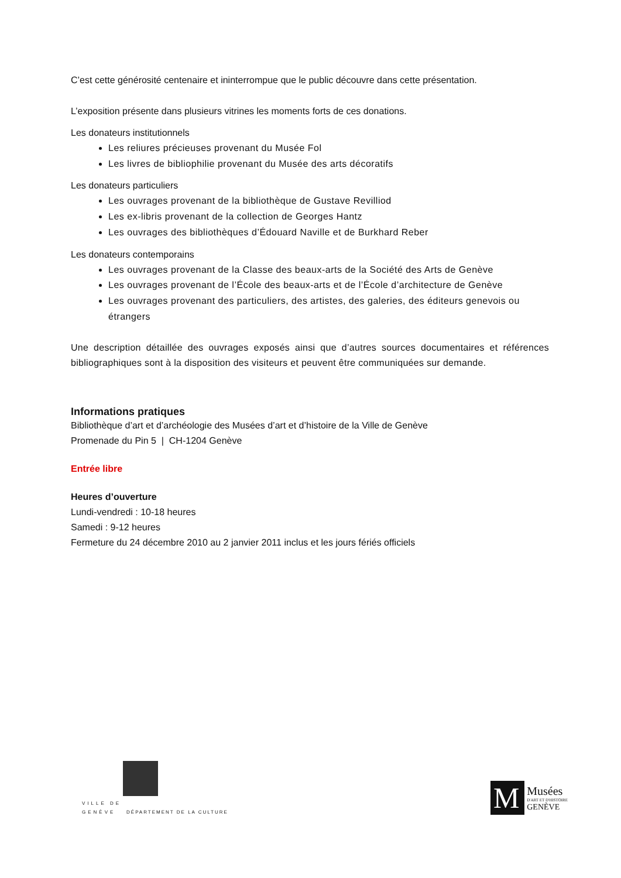C’est cette générosité centenaire et ininterrompue que le public découvre dans cette présentation.
L’exposition présente dans plusieurs vitrines les moments forts de ces donations.
Les donateurs institutionnels
Les reliures précieuses provenant du Musée Fol
Les livres de bibliophilie provenant du Musée des arts décoratifs
Les donateurs particuliers
Les ouvrages provenant de la bibliothèque de Gustave Revilliod
Les ex-libris provenant de la collection de Georges Hantz
Les ouvrages des bibliothèques d’Édouard Naville et de Burkhard Reber
Les donateurs contemporains
Les ouvrages provenant de la Classe des beaux-arts de la Société des Arts de Genève
Les ouvrages provenant de l’École des beaux-arts et de l’École d’architecture de Genève
Les ouvrages provenant des particuliers, des artistes, des galeries, des éditeurs genevois ou étrangers
Une description détaillée des ouvrages exposés ainsi que d’autres sources documentaires et références bibliographiques sont à la disposition des visiteurs et peuvent être communiquées sur demande.
Informations pratiques
Bibliothèque d’art et d’archéologie des Musées d’art et d’histoire de la Ville de Genève
Promenade du Pin 5 | CH-1204 Genève
Entrée libre
Heures d’ouverture
Lundi-vendredi : 10-18 heures
Samedi : 9-12 heures
Fermeture du 24 décembre 2010 au 2 janvier 2011 inclus et les jours fériés officiels
VILLE DE
GENÈVE DÉPARTEMENT DE LA CULTURE
M
Musées
D'ART ET D'HISTOIRE
GENÈVE